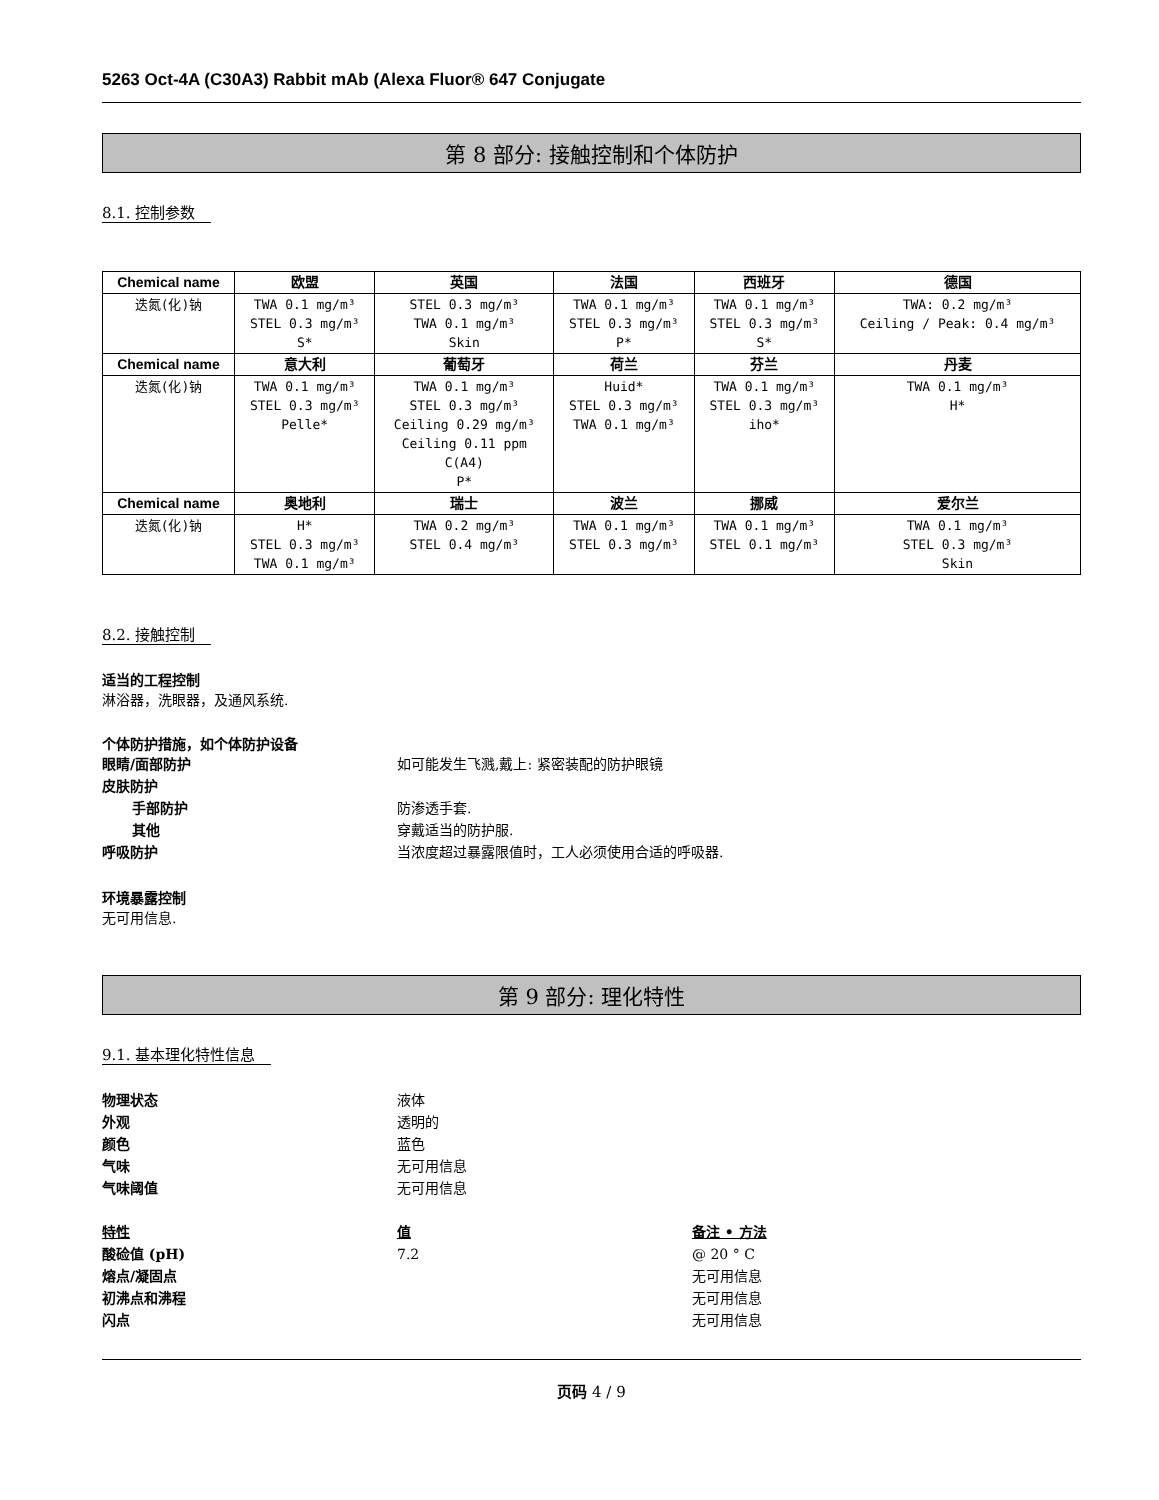5263 Oct-4A (C30A3) Rabbit mAb (Alexa Fluor® 647 Conjugate
第 8 部分: 接触控制和个体防护
8.1. 控制参数
| Chemical name | 欧盟 | 英国 | 法国 | 西班牙 | 德国 |
| --- | --- | --- | --- | --- | --- |
| 迭氮(化)钠 | TWA 0.1 mg/m³ STEL 0.3 mg/m³ S* | STEL 0.3 mg/m³ TWA 0.1 mg/m³ Skin | TWA 0.1 mg/m³ STEL 0.3 mg/m³ P* | TWA 0.1 mg/m³ STEL 0.3 mg/m³ S* | TWA: 0.2 mg/m³ Ceiling / Peak: 0.4 mg/m³ |
| Chemical name | 意大利 | 葡萄牙 | 荷兰 | 芬兰 | 丹麦 |
| 迭氮(化)钠 | TWA 0.1 mg/m³ STEL 0.3 mg/m³ Pelle* | TWA 0.1 mg/m³ STEL 0.3 mg/m³ Ceiling 0.29 mg/m³ Ceiling 0.11 ppm C(A4) P* | Huid* STEL 0.3 mg/m³ TWA 0.1 mg/m³ | TWA 0.1 mg/m³ STEL 0.3 mg/m³ iho* | TWA 0.1 mg/m³ H* |
| Chemical name | 奥地利 | 瑞士 | 波兰 | 挪威 | 爱尔兰 |
| 迭氮(化)钠 | H* STEL 0.3 mg/m³ TWA 0.1 mg/m³ | TWA 0.2 mg/m³ STEL 0.4 mg/m³ | TWA 0.1 mg/m³ STEL 0.3 mg/m³ | TWA 0.1 mg/m³ STEL 0.1 mg/m³ | TWA 0.1 mg/m³ STEL 0.3 mg/m³ Skin |
8.2. 接触控制
适当的工程控制
淋浴器，洗眼器，及通风系统.
个体防护措施，如个体防护设备
眼睛/面部防护 如可能发生飞溅,戴上: 紧密装配的防护眼镜
皮肤防护
手部防护 防渗透手套.
其他 穿戴适当的防护服.
呼吸防护 当浓度超过暴露限值时，工人必须使用合适的呼吸器.
环境暴露控制
无可用信息.
第 9 部分: 理化特性
9.1. 基本理化特性信息
物理状态 液体
外观 透明的
颜色 蓝色
气味 无可用信息
气味阈值 无可用信息
特性 值 备注 • 方法
酸硷值 (pH) 7.2 @ 20 ° C
熔点/凝固点 无可用信息
初沸点和沸程 无可用信息
闪点 无可用信息
页码 4 / 9